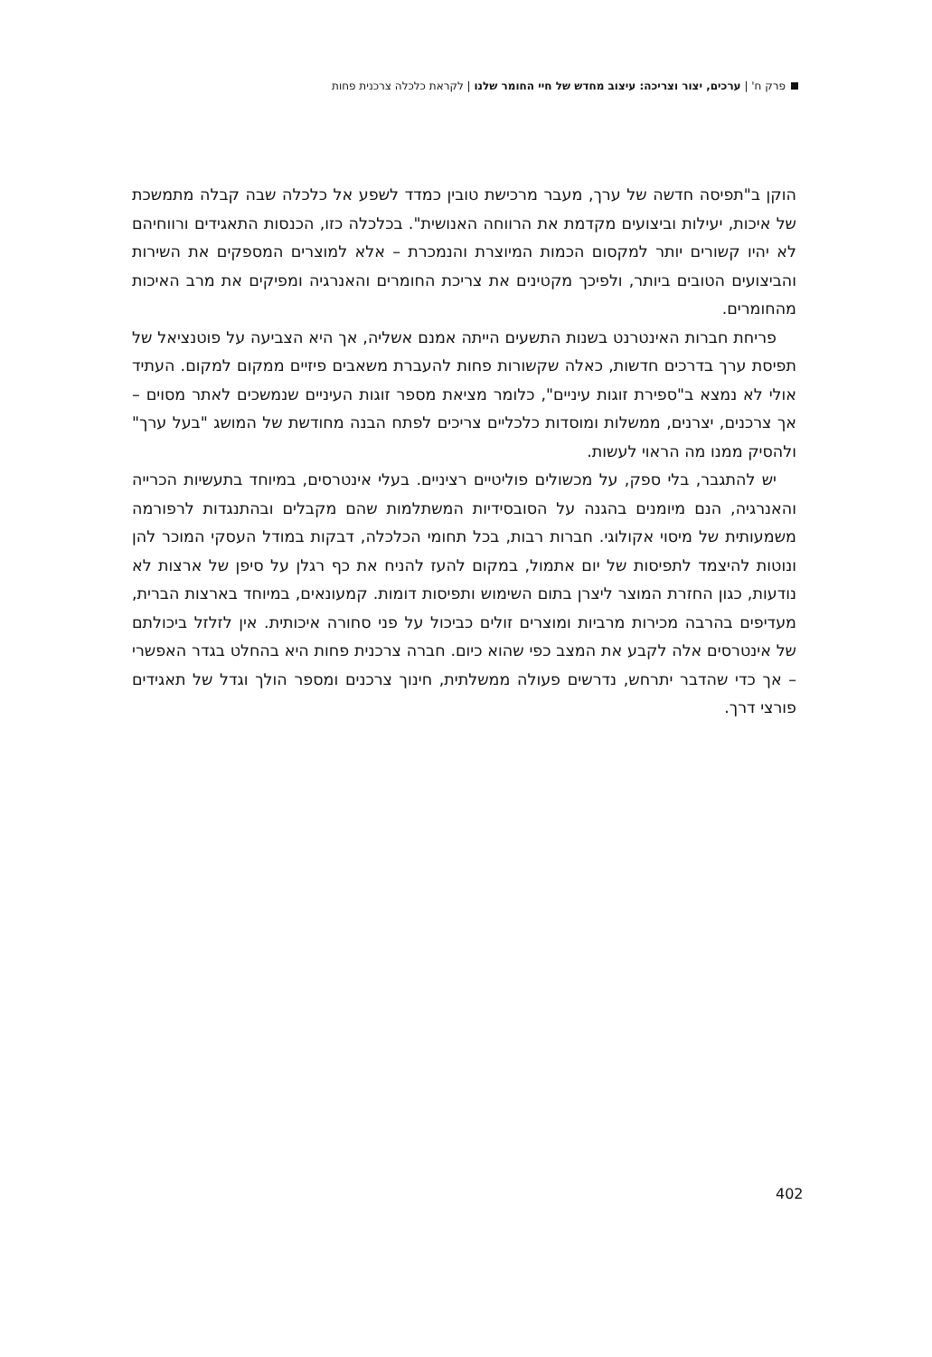פרק ח' | ערכים, יצור וצריכה: עיצוב מחדש של חיי החומר שלנו | לקראת כלכלה צרכנית פחות
הוקן ב"תפיסה חדשה של ערך, מעבר מרכישת טובין כמדד לשפע אל כלכלה שבה קבלה מתמשכת של איכות, יעילות וביצועים מקדמת את הרווחה האנושית". בכלכלה כזו, הכנסות התאגידים ורווחיהם לא יהיו קשורים יותר למקסום הכמות המיוצרת והנמכרת – אלא למוצרים המספקים את השירות והביצועים הטובים ביותר, ולפיכך מקטינים את צריכת החומרים והאנרגיה ומפיקים את מרב האיכות מהחומרים.
פריחת חברות האינטרנט בשנות התשעים הייתה אמנם אשליה, אך היא הצביעה על פוטנציאל של תפיסת ערך בדרכים חדשות, כאלה שקשורות פחות להעברת משאבים פיזיים ממקום למקום. העתיד אולי לא נמצא ב"ספירת זוגות עיניים", כלומר מציאת מספר זוגות העיניים שנמשכים לאתר מסוים – אך צרכנים, יצרנים, ממשלות ומוסדות כלכליים צריכים לפתח הבנה מחודשת של המושג "בעל ערך" ולהסיק ממנו מה הראוי לעשות.
יש להתגבר, בלי ספק, על מכשולים פוליטיים רציניים. בעלי אינטרסים, במיוחד בתעשיות הכרייה והאנרגיה, הנם מיומנים בהגנה על הסובסידיות המשתלמות שהם מקבלים ובהתנגדות לרפורמה משמעותית של מיסוי אקולוגי. חברות רבות, בכל תחומי הכלכלה, דבקות במודל העסקי המוכר להן ונוטות להיצמד לתפיסות של יום אתמול, במקום להעז להניח את כף רגלן על סיפן של ארצות לא נודעות, כגון החזרת המוצר ליצרן בתום השימוש ותפיסות דומות. קמעונאים, במיוחד בארצות הברית, מעדיפים בהרבה מכירות מרביות ומוצרים זולים כביכול על פני סחורה איכותית. אין לזלזל ביכולתם של אינטרסים אלה לקבע את המצב כפי שהוא כיום. חברה צרכנית פחות היא בהחלט בגדר האפשרי – אך כדי שהדבר יתרחש, נדרשים פעולה ממשלתית, חינוך צרכנים ומספר הולך וגדל של תאגידים פורצי דרך.
402